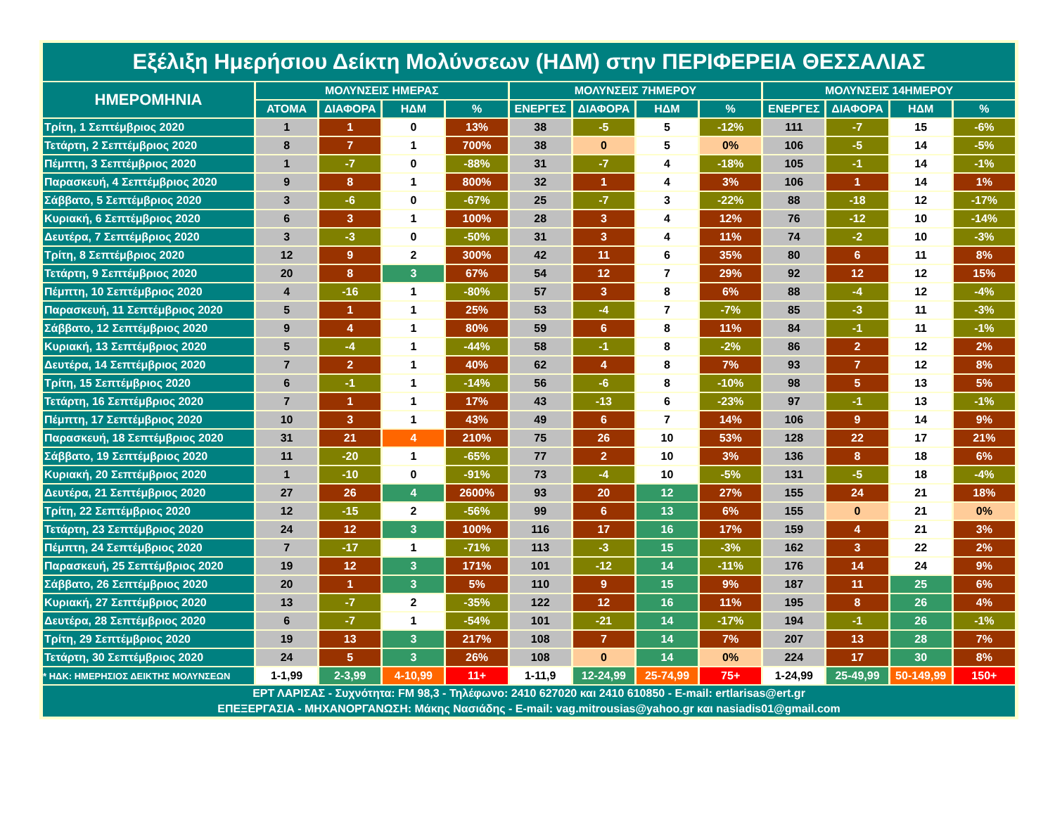| Εξέλιξη Ημερήσιου Δείκτη Μολύνσεων (ΗΔΜ) στην ΠΕΡΙΦΕΡΕΙΑ ΘΕΣΣΑΛΙΑΣ | | | | | | | | | | | | |
| ΗΜΕΡΟΜΗΝΙΑ | ΜΟΛΥΝΣΕΙΣ ΗΜΕΡΑΣ | | | | ΜΟΛΥΝΣΕΙΣ 7ΗΜΕΡΟΥ | | | | ΜΟΛΥΝΣΕΙΣ 14ΗΜΕΡΟΥ | | | |
| | ΑΤΟΜΑ | ΔΙΑΦΟΡΑ | ΗΔΜ | % | ΕΝΕΡΓΕΣ | ΔΙΑΦΟΡΑ | ΗΔΜ | % | ΕΝΕΡΓΕΣ | ΔΙΑΦΟΡΑ | ΗΔΜ | % |
| Τρίτη, 1 Σεπτέμβριος 2020 | 1 | 1 | 0 | 13% | 38 | -5 | 5 | -12% | 111 | -7 | 15 | -6% |
| Τετάρτη, 2 Σεπτέμβριος 2020 | 8 | 7 | 1 | 700% | 38 | 0 | 5 | 0% | 106 | -5 | 14 | -5% |
| Πέμπτη, 3 Σεπτέμβριος 2020 | 1 | -7 | 0 | -88% | 31 | -7 | 4 | -18% | 105 | -1 | 14 | -1% |
| Παρασκευή, 4 Σεπτέμβριος 2020 | 9 | 8 | 1 | 800% | 32 | 1 | 4 | 3% | 106 | 1 | 14 | 1% |
| Σάββατο, 5 Σεπτέμβριος 2020 | 3 | -6 | 0 | -67% | 25 | -7 | 3 | -22% | 88 | -18 | 12 | -17% |
| Κυριακή, 6 Σεπτέμβριος 2020 | 6 | 3 | 1 | 100% | 28 | 3 | 4 | 12% | 76 | -12 | 10 | -14% |
| Δευτέρα, 7 Σεπτέμβριος 2020 | 3 | -3 | 0 | -50% | 31 | 3 | 4 | 11% | 74 | -2 | 10 | -3% |
| Τρίτη, 8 Σεπτέμβριος 2020 | 12 | 9 | 2 | 300% | 42 | 11 | 6 | 35% | 80 | 6 | 11 | 8% |
| Τετάρτη, 9 Σεπτέμβριος 2020 | 20 | 8 | 3 | 67% | 54 | 12 | 7 | 29% | 92 | 12 | 12 | 15% |
| Πέμπτη, 10 Σεπτέμβριος 2020 | 4 | -16 | 1 | -80% | 57 | 3 | 8 | 6% | 88 | -4 | 12 | -4% |
| Παρασκευή, 11 Σεπτέμβριος 2020 | 5 | 1 | 1 | 25% | 53 | -4 | 7 | -7% | 85 | -3 | 11 | -3% |
| Σάββατο, 12 Σεπτέμβριος 2020 | 9 | 4 | 1 | 80% | 59 | 6 | 8 | 11% | 84 | -1 | 11 | -1% |
| Κυριακή, 13 Σεπτέμβριος 2020 | 5 | -4 | 1 | -44% | 58 | -1 | 8 | -2% | 86 | 2 | 12 | 2% |
| Δευτέρα, 14 Σεπτέμβριος 2020 | 7 | 2 | 1 | 40% | 62 | 4 | 8 | 7% | 93 | 7 | 12 | 8% |
| Τρίτη, 15 Σεπτέμβριος 2020 | 6 | -1 | 1 | -14% | 56 | -6 | 8 | -10% | 98 | 5 | 13 | 5% |
| Τετάρτη, 16 Σεπτέμβριος 2020 | 7 | 1 | 1 | 17% | 43 | -13 | 6 | -23% | 97 | -1 | 13 | -1% |
| Πέμπτη, 17 Σεπτέμβριος 2020 | 10 | 3 | 1 | 43% | 49 | 6 | 7 | 14% | 106 | 9 | 14 | 9% |
| Παρασκευή, 18 Σεπτέμβριος 2020 | 31 | 21 | 4 | 210% | 75 | 26 | 10 | 53% | 128 | 22 | 17 | 21% |
| Σάββατο, 19 Σεπτέμβριος 2020 | 11 | -20 | 1 | -65% | 77 | 2 | 10 | 3% | 136 | 8 | 18 | 6% |
| Κυριακή, 20 Σεπτέμβριος 2020 | 1 | -10 | 0 | -91% | 73 | -4 | 10 | -5% | 131 | -5 | 18 | -4% |
| Δευτέρα, 21 Σεπτέμβριος 2020 | 27 | 26 | 4 | 2600% | 93 | 20 | 12 | 27% | 155 | 24 | 21 | 18% |
| Τρίτη, 22 Σεπτέμβριος 2020 | 12 | -15 | 2 | -56% | 99 | 6 | 13 | 6% | 155 | 0 | 21 | 0% |
| Τετάρτη, 23 Σεπτέμβριος 2020 | 24 | 12 | 3 | 100% | 116 | 17 | 16 | 17% | 159 | 4 | 21 | 3% |
| Πέμπτη, 24 Σεπτέμβριος 2020 | 7 | -17 | 1 | -71% | 113 | -3 | 15 | -3% | 162 | 3 | 22 | 2% |
| Παρασκευή, 25 Σεπτέμβριος 2020 | 19 | 12 | 3 | 171% | 101 | -12 | 14 | -11% | 176 | 14 | 24 | 9% |
| Σάββατο, 26 Σεπτέμβριος 2020 | 20 | 1 | 3 | 5% | 110 | 9 | 15 | 9% | 187 | 11 | 25 | 6% |
| Κυριακή, 27 Σεπτέμβριος 2020 | 13 | -7 | 2 | -35% | 122 | 12 | 16 | 11% | 195 | 8 | 26 | 4% |
| Δευτέρα, 28 Σεπτέμβριος 2020 | 6 | -7 | 1 | -54% | 101 | -21 | 14 | -17% | 194 | -1 | 26 | -1% |
| Τρίτη, 29 Σεπτέμβριος 2020 | 19 | 13 | 3 | 217% | 108 | 7 | 14 | 7% | 207 | 13 | 28 | 7% |
| Τετάρτη, 30 Σεπτέμβριος 2020 | 24 | 5 | 3 | 26% | 108 | 0 | 14 | 0% | 224 | 17 | 30 | 8% |
| * ΗΔΚ: ΗΜΕΡΗΣΙΟΣ ΔΕΙΚΤΗΣ ΜΟΛΥΝΣΕΩΝ | 1-1,99 | 2-3,99 | 4-10,99 | 11+ | 1-11,9 | 12-24,99 | 25-74,99 | 75+ | 1-24,99 | 25-49,99 | 50-149,99 | 150+ |
| ΕΡΤ ΛΑΡΙΣΑΣ - Συχνότητα: FM 98,3 - Τηλέφωνο: 2410 627020 και 2410 610850 - E-mail: ertlarisas@ert.gr ΕΠΕΞΕΡΓΑΣΙΑ - ΜΗΧΑΝΟΡΓΑΝΩΣΗ: Μάκης Νασιάδης - E-mail: vag.mitrousias@yahoo.gr και nasiadis01@gmail.com | | | | | | | | | | | | |